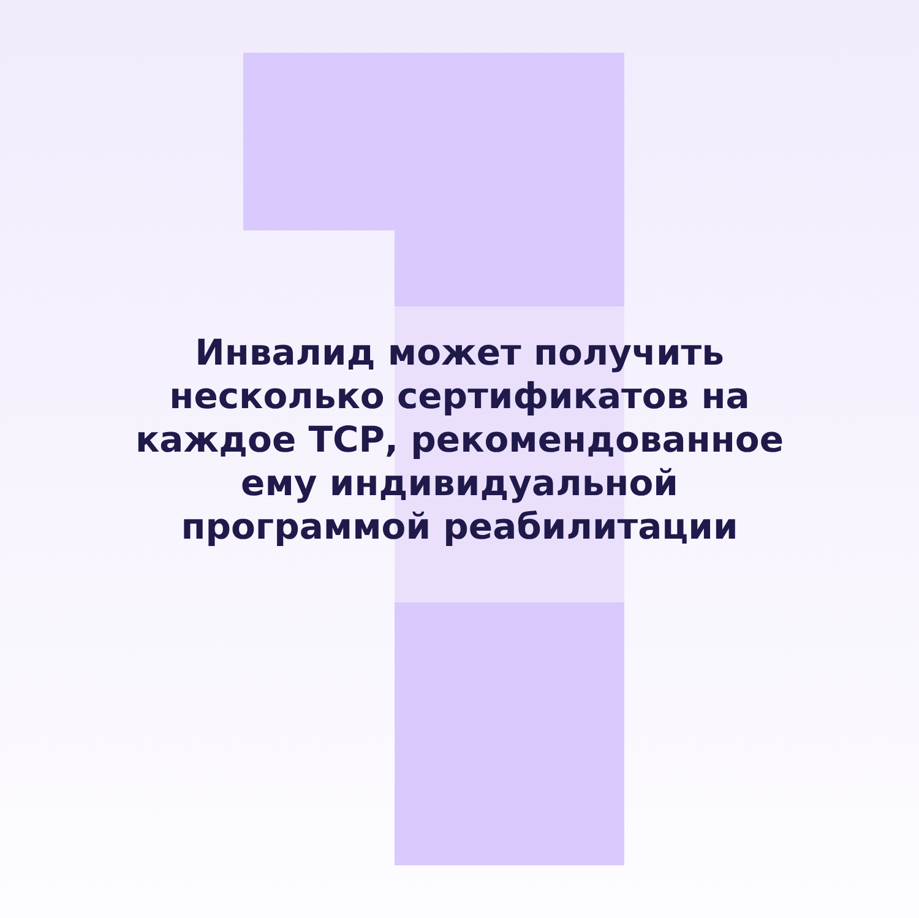Инвалид может получить
несколько сертификатов на
каждое ТСР, рекомендованное
ему индивидуальной
программой реабилитации